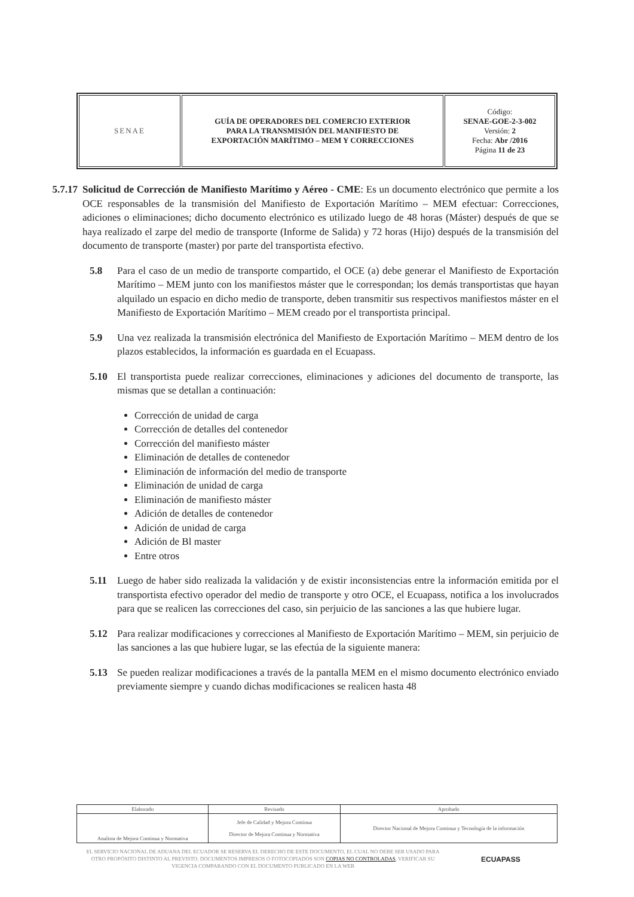| SENAE | GUÍA DE OPERADORES DEL COMERCIO EXTERIOR PARA LA TRANSMISIÓN DEL MANIFIESTO DE EXPORTACIÓN MARÍTIMO – MEM Y CORRECCIONES | Código: SENAE-GOE-2-3-002 Versión: 2 Fecha: Abr /2016 Página 11 de 23 |
5.7.17 Solicitud de Corrección de Manifiesto Marítimo y Aéreo - CME: Es un documento electrónico que permite a los OCE responsables de la transmisión del Manifiesto de Exportación Marítimo – MEM efectuar: Correcciones, adiciones o eliminaciones; dicho documento electrónico es utilizado luego de 48 horas (Máster) después de que se haya realizado el zarpe del medio de transporte (Informe de Salida) y 72 horas (Hijo) después de la transmisión del documento de transporte (master) por parte del transportista efectivo.
5.8 Para el caso de un medio de transporte compartido, el OCE (a) debe generar el Manifiesto de Exportación Marítimo – MEM junto con los manifiestos máster que le correspondan; los demás transportistas que hayan alquilado un espacio en dicho medio de transporte, deben transmitir sus respectivos manifiestos máster en el Manifiesto de Exportación Marítimo – MEM creado por el transportista principal.
5.9 Una vez realizada la transmisión electrónica del Manifiesto de Exportación Marítimo – MEM dentro de los plazos establecidos, la información es guardada en el Ecuapass.
5.10 El transportista puede realizar correcciones, eliminaciones y adiciones del documento de transporte, las mismas que se detallan a continuación:
Corrección de unidad de carga
Corrección de detalles del contenedor
Corrección del manifiesto máster
Eliminación de detalles de contenedor
Eliminación de información del medio de transporte
Eliminación de unidad de carga
Eliminación de manifiesto máster
Adición de detalles de contenedor
Adición de unidad de carga
Adición de Bl master
Entre otros
5.11 Luego de haber sido realizada la validación y de existir inconsistencias entre la información emitida por el transportista efectivo operador del medio de transporte y otro OCE, el Ecuapass, notifica a los involucrados para que se realicen las correcciones del caso, sin perjuicio de las sanciones a las que hubiere lugar.
5.12 Para realizar modificaciones y correcciones al Manifiesto de Exportación Marítimo – MEM, sin perjuicio de las sanciones a las que hubiere lugar, se las efectúa de la siguiente manera:
5.13 Se pueden realizar modificaciones a través de la pantalla MEM en el mismo documento electrónico enviado previamente siempre y cuando dichas modificaciones se realicen hasta 48
| Elaborado | Revisado | Aprobado |
| Analista de Mejora Continua y Normativa | Jefe de Calidad y Mejora Continua Director de Mejora Continua y Normativa | Director Nacional de Mejora Continua y Tecnología de la información |
EL SERVICIO NACIONAL DE ADUANA DEL ECUADOR SE RESERVA EL DERECHO DE ESTE DOCUMENTO, EL CUAL NO DEBE SER USADO PARA OTRO PROPÓSITO DISTINTO AL PREVISTO. DOCUMENTOS IMPRESOS O FOTOCOPIADOS SON COPIAS NO CONTROLADAS, VERIFICAR SU VIGENCIA COMPARANDO CON EL DOCUMENTO PUBLICADO EN LA WEB
ECUAPASS